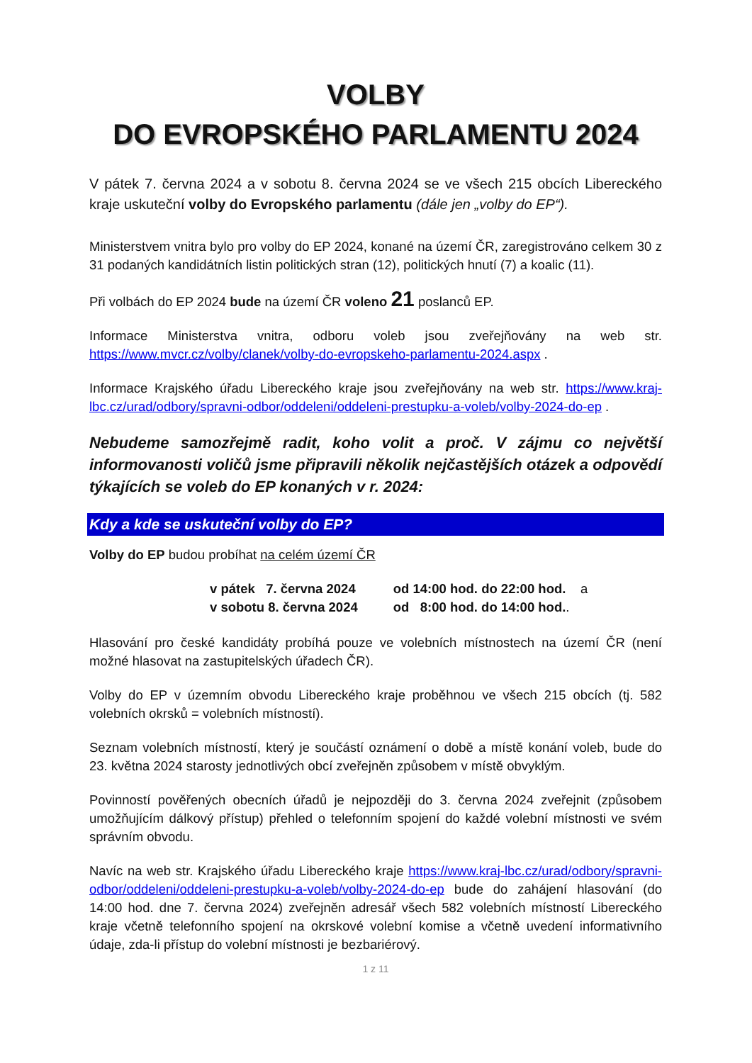VOLBY
DO EVROPSKÉHO PARLAMENTU 2024
V pátek 7. června 2024 a v sobotu 8. června 2024 se ve všech 215 obcích Libereckého kraje uskuteční volby do Evropského parlamentu (dále jen „volby do EP“).
Ministerstvem vnitra bylo pro volby do EP 2024, konané na území ČR, zaregistrováno celkem 30 z 31 podaných kandidátních listin politických stran (12), politických hnutí (7) a koalic (11).
Při volbách do EP 2024 bude na území ČR voleno 21 poslanců EP.
Informace Ministerstva vnitra, odboru voleb jsou zveřejňovány na web str. https://www.mvcr.cz/volby/clanek/volby-do-evropskeho-parlamentu-2024.aspx .
Informace Krajského úřadu Libereckého kraje jsou zveřejňovány na web str. https://www.kraj-lbc.cz/urad/odbory/spravni-odbor/oddeleni/oddeleni-prestupku-a-voleb/volby-2024-do-ep .
Nebudeme samozřejmě radit, koho volit a proč. V zájmu co největší informovanosti voličů jsme připravili několik nejčastějších otázek a odpovědí týkajících se voleb do EP konaných v r. 2024:
Kdy a kde se uskuteční volby do EP?
Volby do EP budou probíhat na celém území ČR
| v pátek 7. června 2024 | od 14:00 hod. do 22:00 hod. a |
| v sobotu 8. června 2024 | od 8:00 hod. do 14:00 hod. . |
Hlasování pro české kandidáty probíhá pouze ve volebních místnostech na území ČR (není možné hlasovat na zastupitelských úřadech ČR).
Volby do EP v územním obvodu Libereckého kraje proběhnou ve všech 215 obcích (tj. 582 volebních okrsků = volebních místností).
Seznam volebních místností, který je součástí oznámení o době a místě konání voleb, bude do 23. května 2024 starosty jednotlivých obcí zveřejněn způsobem v místě obvyklým.
Povinností pověřených obecních úřadů je nejpozději do 3. června 2024 zveřejnit (způsobem umožňujícím dálkový přístup) přehled o telefonním spojení do každé volební místnosti ve svém správním obvodu.
Navíc na web str. Krajského úřadu Libereckého kraje https://www.kraj-lbc.cz/urad/odbory/spravni-odbor/oddeleni/oddeleni-prestupku-a-voleb/volby-2024-do-ep bude do zahájení hlasování (do 14:00 hod. dne 7. června 2024) zveřejněn adresář všech 582 volebních místností Libereckého kraje včetně telefonního spojení na okrskové volební komise a včetně uvedení informativního údaje, zda-li přístup do volební místnosti je bezbariérový.
1 z 11